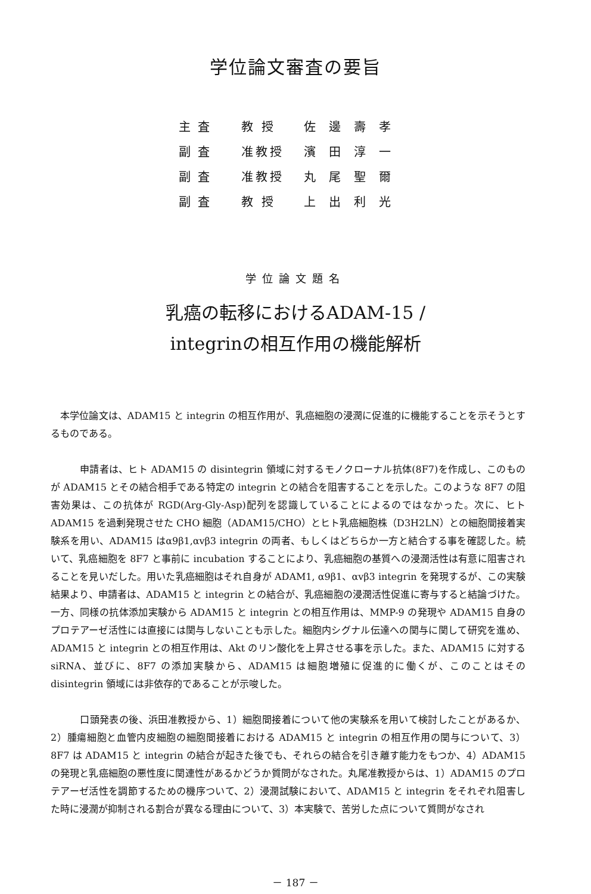学位論文審査の要旨
| 主査 | 教 授 | 佐邊壽孝 |
| 副査 | 准教授 | 濱田淳一 |
| 副査 | 准教授 | 丸尾聖爾 |
| 副査 | 教 授 | 上出利光 |
学位論文題名
乳癌の転移におけるADAM-15 /
integrinの相互作用の機能解析
　本学位論文は、ADAM15 と integrin の相互作用が、乳癌細胞の浸潤に促進的に機能することを示そうとするものである。
　　　申請者は、ヒト ADAM15 の disintegrin 領域に対するモノクローナル抗体(8F7)を作成し、このものが ADAM15 とその結合相手である特定の integrin との結合を阻害することを示した。このような 8F7 の阻害効果は、この抗体が RGD(Arg-Gly-Asp)配列を認識していることによるのではなかった。次に、ヒト ADAM15 を過剰発現させた CHO 細胞（ADAM15/CHO）とヒト乳癌細胞株（D3H2LN）との細胞間接着実験系を用い、ADAM15 はα9β1,αvβ3 integrin の両者、もしくはどちらか一方と結合する事を確認した。続いて、乳癌細胞を 8F7 と事前に incubation することにより、乳癌細胞の基質への浸潤活性は有意に阻害されることを見いだした。用いた乳癌細胞はそれ自身が ADAM1, α9β1、αvβ3 integrin を発現するが、この実験結果より、申請者は、ADAM15 と integrin との結合が、乳癌細胞の浸潤活性促進に寄与すると結論づけた。一方、同様の抗体添加実験から ADAM15 と integrin との相互作用は、MMP-9 の発現や ADAM15 自身のプロテアーゼ活性には直接には関与しないことも示した。細胞内シグナル伝達への関与に関して研究を進め、ADAM15 と integrin との相互作用は、Akt のリン酸化を上昇させる事を示した。また、ADAM15 に対する siRNA、並びに、8F7 の添加実験から、ADAM15 は細胞増殖に促進的に働くが、このことはその disintegrin 領域には非依存的であることが示唆した。
　　　口頭発表の後、浜田准教授から、1）細胞間接着について他の実験系を用いて検討したことがあるか、2）腫瘍細胞と血管内皮細胞の細胞間接着における ADAM15 と integrin の相互作用の関与について、3）8F7 は ADAM15 と integrin の結合が起きた後でも、それらの結合を引き離す能力をもつか、4）ADAM15 の発現と乳癌細胞の悪性度に関連性があるかどうか質問がなされた。丸尾准教授からは、1）ADAM15 のプロテアーゼ活性を調節するための機序ついて、2）浸潤試験において、ADAM15 と integrin をそれぞれ阻害した時に浸潤が抑制される割合が異なる理由について、3）本実験で、苦労した点について質問がなされ
－ 187 －